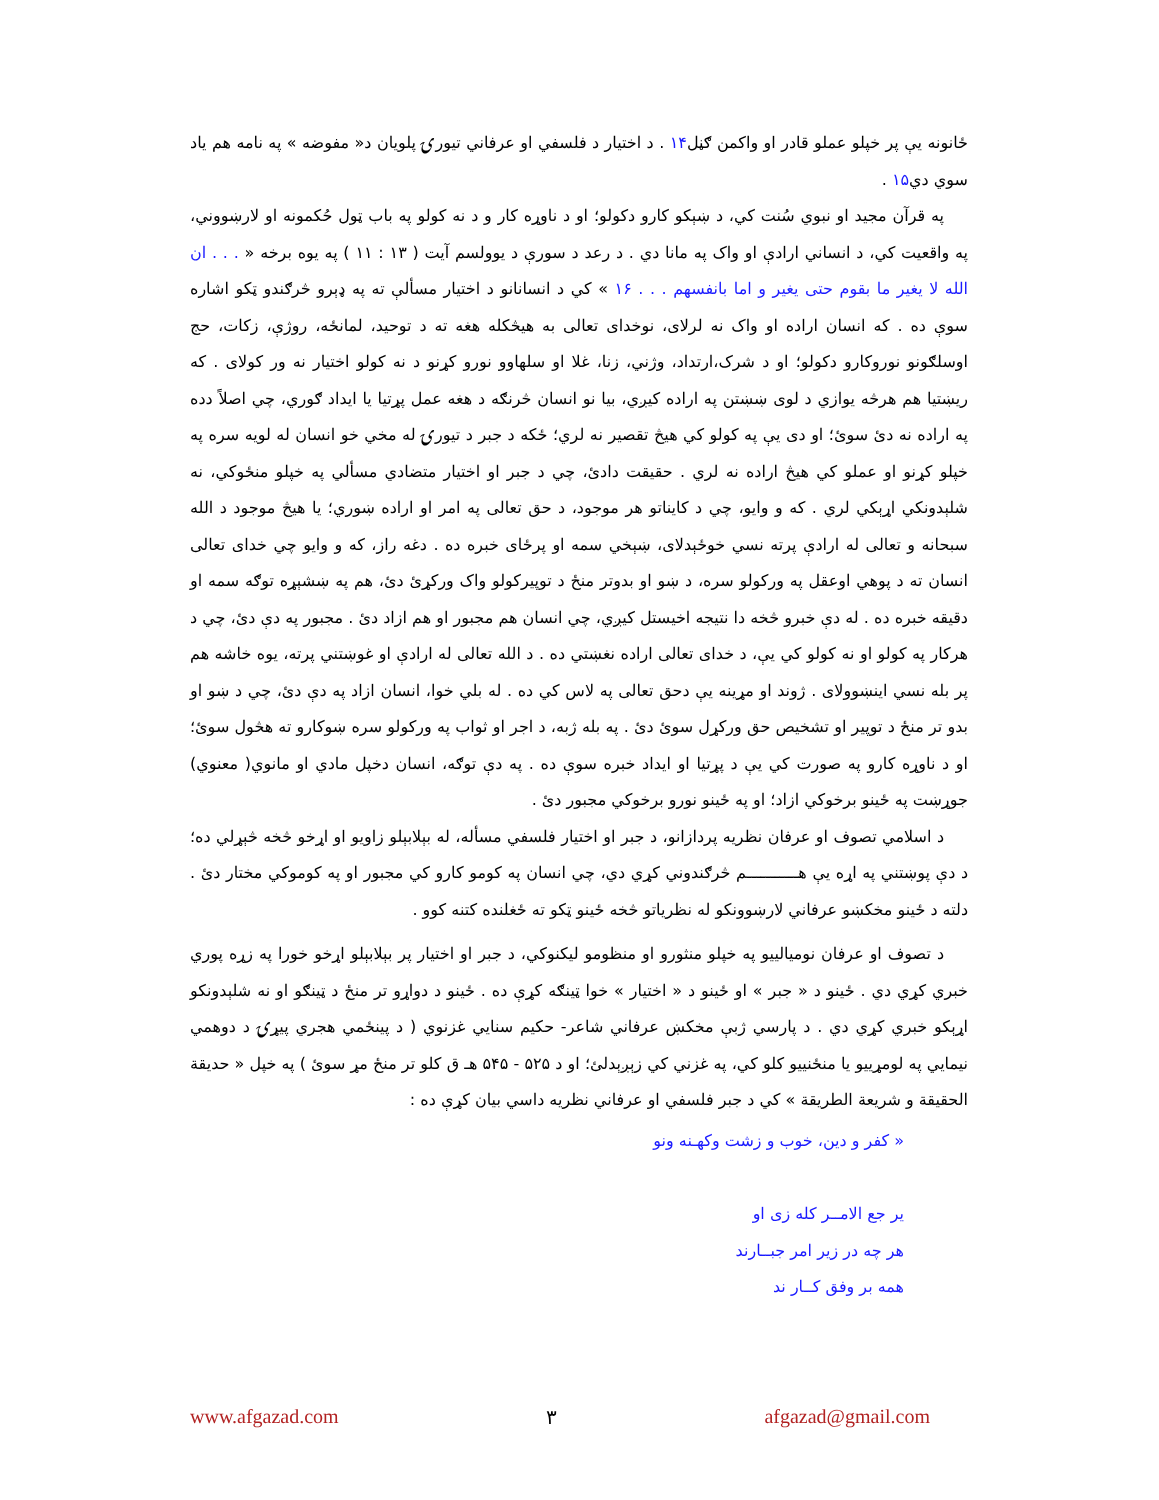ځانونه يې پر خپلو عملو قادر او واکمن ګڼل۱۴ . د اختيار د فلسفي او عرفاني تيورۍ پلويان د« مفوضه » په نامه هم ياد سوي دي۱۵ .
په قرآن مجيد او نبوي سُنت کي، د ښېکو کارو دکولو؛ او د ناوړه کار و د نه کولو په باب ټول حُکمونه او لارښووني، په واقعيت کي، د انساني ارادې او واک په مانا دي . د رعد د سورې د يوولسم آيت ( ۱۳ : ۱۱ ) په يوه برخه « . . . ان الله لا يغير ما بقوم حتى يغير و اما بانفسهم . . . ۱۶ » کي د انسانانو د اختيار مسألې ته په ډېرو څرګندو ټکو اشاره سوې ده . که انسان اراده او واک نه لرلای، نوخدای تعالی به هيڅکله هغه ته د توحيد، لمانځه، روژې، زکات، حج اوسلګونو نوروکارو دکولو؛ او د شرک،ارتداد، وژني، زنا، غلا او سلهاوو نورو کړنو د نه کولو اختيار نه ور کولای . که ريښتيا هم هرڅه يوازي د لوی ښښتن په اراده کيږي، بيا نو انسان څرنګه د هغه عمل پړتيا يا ايداد ګوري، چي اصلاً دده په اراده نه دئ سوئ؛ او دی يې په کولو کي هيڅ تقصير نه لري؛ ځکه د جبر د تيورۍ له مخي خو انسان له لويه سره په خپلو کړنو او عملو کي هيڅ اراده نه لري . حقيقت دادئ، چي د جبر او اختيار متضادي مسألي په خپلو منځوکي، نه شلېدونکي اړېکي لري . که و وايو، چي د کايناتو هر موجود، د حق تعالی په امر او اراده ښوري؛ يا هيڅ موجود د الله سبحانه و تعالی له ارادې پرته نسي خوځېدلای، ښېخي سمه او پرځای خبره ده . دغه راز، که و وايو چي خدای تعالی انسان ته د پوهي اوعقل په ورکولو سره، د ښو او بدوتر منځ د توپيرکولو واک ورکړئ دئ، هم په ښشېړه توګه سمه او دقيقه خبره ده . له دې خبرو څخه دا نتيجه اخيستل کيږي، چي انسان هم مجبور او هم ازاد دئ . مجبور په دې دئ، چي د هرکار په کولو او نه کولو کي يې، د خدای تعالی اراده نغښتي ده . د الله تعالی له ارادې او غوښتني پرته، يوه خاشه هم پر بله نسي اينښوولای . ژوند او مړينه يې دحق تعالی په لاس کي ده . له بلي خوا، انسان ازاد په دې دئ، چي د ښو او بدو تر منځ د توپير او تشخيص حق ورکړل سوئ دئ . په بله ژبه، د اجر او ثواب په ورکولو سره ښوکارو ته هڅول سوئ؛ او د ناوړه کارو په صورت کي يې د پړتيا او ايداد خبره سوې ده . په دې توګه، انسان دخپل مادي او مانوي( معنوي) جوړښت په ځينو برخوکي ازاد؛ او په ځينو نورو برخوکي مجبور دئ .
د اسلامي تصوف او عرفان نظريه پردازانو، د جبر او اختيار فلسفي مسأله، له بېلابېلو زاويو او اړخو څخه څېړلي ده؛ د دې پوښتني په اړه يې هـــــــــــم څرګندوني کړي دي، چي انسان په کومو کارو کي مجبور او په کوموکي مختار دئ . دلته د ځينو مخکښو عرفاني لارښوونکو له نظرياتو څخه ځينو ټکو ته ځغلنده کتنه کوو .
د تصوف او عرفان نوميالييو په خپلو منثورو او منظومو ليکنوکي، د جبر او اختيار پر بېلابېلو اړخو خورا په زړه پوري خبري کړي دي . ځينو د « جبر » او ځينو د « اختيار » خوا ټينګه کړې ده . ځينو د دواړو تر منځ د ټينګو او نه شلېدونکو اړېکو خبري کړي دي . د پارسي ژبې مخکښ عرفاني شاعر- حکيم سنايي غزنوي ( د پينځمي هجري پيړۍ د دوهمي نيمايي په لومړييو يا منځنييو کلو کي، په غزني کي زېږېدلئ؛ او د ۵۲۵ - ۵۴۵ هـ ق کلو تر منځ مړ سوئ ) په خپل « حديقة الحقيقة و شريعة الطريقة » کي د جبر فلسفي او عرفاني نظريه داسي بيان کړې ده :
« کفر و دين، خوب و زشت وکهـنه ونو
ير جع الامــر کله زی او
هر چه در زير امر جبــارند
همه بر وفق کــار ند
www.afgazad.com ۳ afgazad@gmail.com